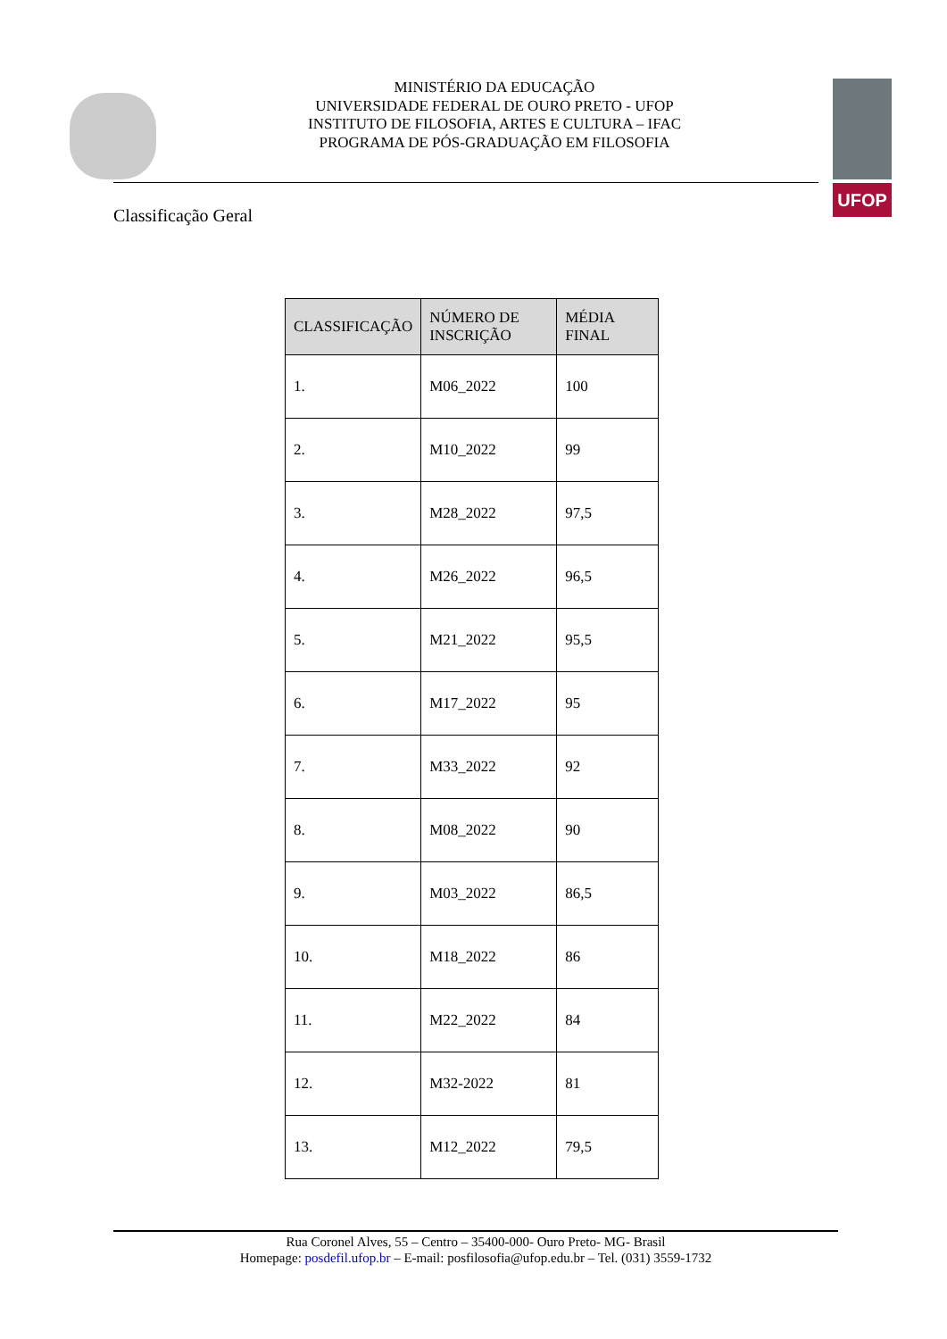MINISTÉRIO DA EDUCAÇÃO
UNIVERSIDADE FEDERAL DE OURO PRETO - UFOP
INSTITUTO DE FILOSOFIA, ARTES E CULTURA – IFAC
PROGRAMA DE PÓS-GRADUAÇÃO EM FILOSOFIA
UFOP
Classificação Geral
| CLASSIFICAÇÃO | NÚMERO DE INSCRIÇÃO | MÉDIA FINAL |
| --- | --- | --- |
| 1. | M06_2022 | 100 |
| 2. | M10_2022 | 99 |
| 3. | M28_2022 | 97,5 |
| 4. | M26_2022 | 96,5 |
| 5. | M21_2022 | 95,5 |
| 6. | M17_2022 | 95 |
| 7. | M33_2022 | 92 |
| 8. | M08_2022 | 90 |
| 9. | M03_2022 | 86,5 |
| 10. | M18_2022 | 86 |
| 11. | M22_2022 | 84 |
| 12. | M32-2022 | 81 |
| 13. | M12_2022 | 79,5 |
Rua Coronel Alves, 55 – Centro – 35400-000- Ouro Preto- MG- Brasil
Homepage: posdefil.ufop.br – E-mail: posfilosofia@ufop.edu.br – Tel. (031) 3559-1732